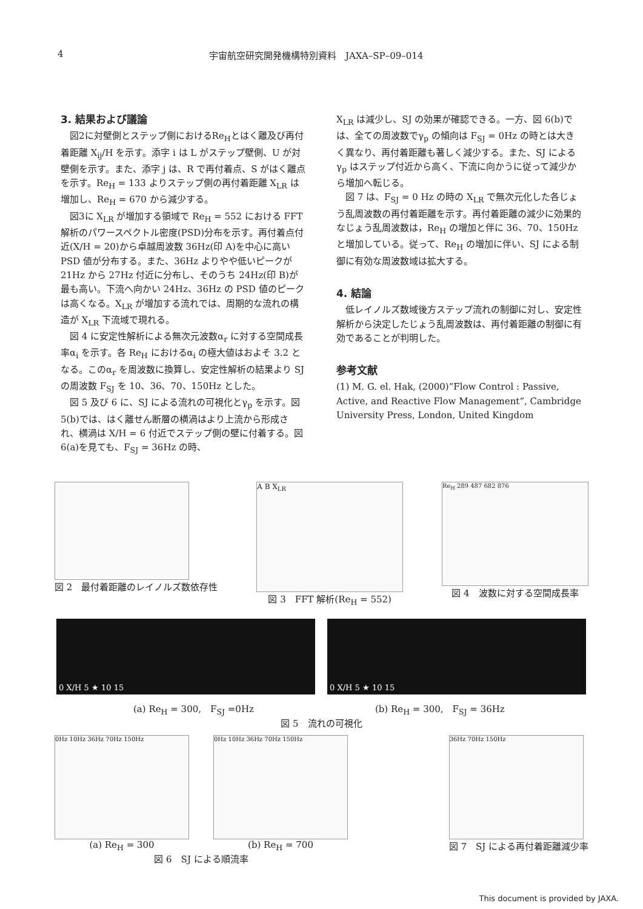4 宇宙航空研究開発機構特別資料　JAXA–SP–09–014
3. 結果および議論
図2に対壁側とステップ側におけるRe<sub>H</sub>とはく離及び再付着距離 X<sub>ij</sub>/H を示す。添字 i は L がステップ壁側、U が対壁側を示す。また、添字 j は、R で再付着点、S がはく離点を示す。Re<sub>H</sub> = 133 よりステップ側の再付着距離 X<sub>LR</sub> は増加し、Re<sub>H</sub> = 670 から減少する。
図3に X<sub>LR</sub> が増加する領域で Re<sub>H</sub> = 552 における FFT 解析のパワースペクトル密度(PSD)分布を示す。再付着点付近(X/H = 20)から卓越周波数 36Hz(印 A)を中心に高い PSD 値が分布する。また、36Hz よりやや低いピークが 21Hz から 27Hz 付近に分布し、そのうち 24Hz(印 B)が最も高い。下流へ向かい 24Hz、36Hz の PSD 値のピークは高くなる。X<sub>LR</sub> が増加する流れでは、周期的な流れの構造が X<sub>LR</sub> 下流域で現れる。
図 4 に安定性解析による無次元波数α<sub>r</sub> に対する空間成長率α<sub>i</sub> を示す。各 Re<sub>H</sub> におけるα<sub>i</sub> の極大値はおよそ 3.2 となる。このα<sub>r</sub> を周波数に換算し、安定性解析の結果より SJ の周波数 F<sub>SJ</sub> を 10、36、70、150Hz とした。
図 5 及び 6 に、SJ による流れの可視化とγ<sub>p</sub> を示す。図 5(b)では、はく離せん断層の横渦はより上流から形成され、横渦は X/H = 6 付近でステップ側の壁に付着する。図 6(a)を見ても、F<sub>SJ</sub> = 36Hz の時、
X<sub>LR</sub> は減少し、SJ の効果が確認できる。一方、図 6(b)では、全ての周波数でγ<sub>p</sub> の傾向は F<sub>SJ</sub> = 0Hz の時とは大きく異なり、再付着距離も著しく減少する。また、SJ によるγ<sub>p</sub> はステップ付近から高く、下流に向かうに従って減少から増加へ転じる。
図 7 は、F<sub>SJ</sub> = 0 Hz の時の X<sub>LR</sub> で無次元化した各じょう乱周波数の再付着距離を示す。再付着距離の減少に効果的なじょう乱周波数は，Re<sub>H</sub> の増加と伴に 36、70、150Hz と増加している。従って、Re<sub>H</sub> の増加に伴い、SJ による制御に有効な周波数域は拡大する。
4. 結論
低レイノルズ数域後方ステップ流れの制御に対し、安定性解析から決定したじょう乱周波数は、再付着距離の制御に有効であることが判明した。
参考文献
(1) M. G. el. Hak, (2000)”Flow Control : Passive, Active, and Reactive Flow Management”, Cambridge University Press, London, United Kingdom
図 2　最付着距離のレイノルズ数依存性
A B X<sub>LR</sub>
図 3　FFT 解析(Re<sub>H</sub> = 552)
Re<sub>H</sub> 289 487 682 876
図 4　波数に対する空間成長率
0 X/H 5 ★ 10 15 0 X/H 5 ★ 10 15
(a) Re<sub>H</sub> = 300,　F<sub>SJ</sub> =0Hz (b) Re<sub>H</sub> = 300,　F<sub>SJ</sub> = 36Hz
図 5　流れの可視化
0Hz 10Hz 36Hz 70Hz 150Hz
(a) Re<sub>H</sub> = 300
0Hz 10Hz 36Hz 70Hz 150Hz
(b) Re<sub>H</sub> = 700
図 6　SJ による順流率
36Hz 70Hz 150Hz
図 7　SJ による再付着距離減少率
This document is provided by JAXA.